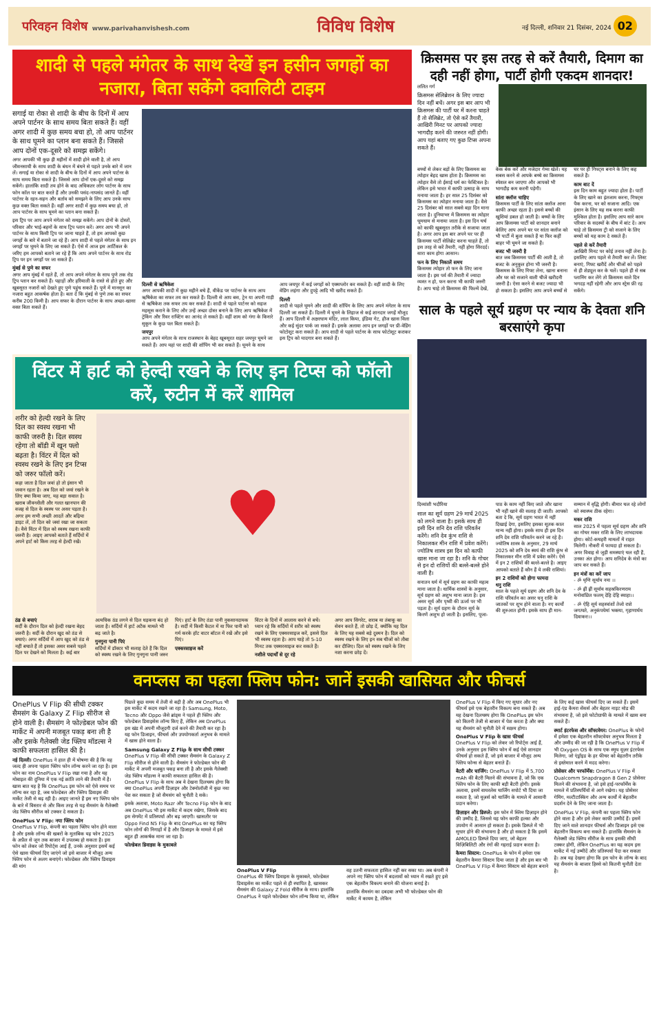परिवहन विशेष www.parivahanvishesh.com विविध विशेष नई दिल्ली, शनिवार 21 दिसंबर, 2024 02
शादी से पहले मंगेतर के साथ देखें इन हसीन जगहों का नजारा, बिता सकेंगे क्वालिटी टाइम
सगाई या रोका से शादी के बीच के दिनों में आप अपने पार्टनर के साथ समय बिता सकते हैं। वहीं अगर शादी में कुछ समय बचा हो, तो आप पार्टनर के साथ घूमने का प्लान बना सकते हैं। जिससे आप दोनों एक-दूसरे को समझ सकेंगे।
अगर आपकी भी कुछ ही महीनों में शादी होने वाली है, तो आप जीवनसाथी के साथ शादी के बंधन में बंधने से पहले उनके बारे में जान लें। सगाई या रोका से शादी के बीच के दिनों में आप अपने पार्टनर के साथ समय बिता सकते हैं। जिससे आप दोनों एक-दूसरे को समझ सकेंगे। हालांकि शादी तय होने के बाद अधिकतर लोग पार्टनर के साथ फोन कॉल पर बात करते हैं और उनकी पसंद-नापसंद जानते हैं। वहीं पार्टनर के रहन-सहन और बर्ताव को समझने के लिए आप उनके साथ कुछ वक्त बिता सकते हैं। वहीं अगर शादी में कुछ समय बचा हो, तो आप पार्टनर के साथ घूमने का प्लान बना सकते हैं।
इस ट्रिप पर आप अपने मंगेतर को समझ सकेंगे। आप दोनों के दोस्तों, परिवार और भाई-बहनों के साथ ट्रिप प्लान करें। अगर आप भी अपने पार्टनर के साथ किसी ट्रिप पर जाना चाहते हैं, तो हम आपको कुछ जगहों के बारे में बताने जा रहे हैं। आप शादी से पहले मंगेतर के साथ इन जगहों पर घूमने के लिए जा सकते हैं। ऐसे में आज इस आर्टिकल के जरिए हम आपको बताने जा रहे हैं कि आप अपने पार्टनर के साथ रोड ट्रिप पर इन जगहों पर जा सकते हैं।
मुंबई से पुणे का सफर
अगर आप मुंबई में रहते हैं, तो आप अपने मंगेतर के साथ पुणे तक रोड ट्रिप प्लान कर सकते हैं। पहाड़ों और हरियाली के रास्ते से होते हुए और खूबसूरत नजारों को देखते हुए पुणे पहुंच सकते हैं। पुणे में मानसून का नजारा बहुत आकर्षक होता है। बता दें कि मुंबई से पुणे तक का सफर करीब 200 किमी है। आप सफर के दौरान पार्टनर के साथ अच्छा-खासा वक्त बिता सकते हैं।
दिल्ली से ऋषिकेश
अगर आपकी शादी में कुछ महीने बचे हैं, वीकेंड पर पार्टनर के साथ आप ऋषिकेश का सफर तय कर सकते हैं। दिल्ली से आप बस, ट्रेन या अपनी गाड़ी से ऋषिकेश तक सफर तय कर सकते हैं। शादी से पहले पार्टनर को सहज महसूस कराने के लिए और उन्हें अच्छा दोस्त बनाने के लिए आप ऋषिकेश में ट्रेकिंग और रिवर राफ्टिंग का आनंद ले सकते हैं। वहीं शाम को गंगा के किनारे सुकून के कुछ पल बिता सकते हैं।
जयपुर
आप अपने मंगेतर के साथ राजस्थान के बेहद खूबसूरत शहर जयपुर घूमने जा सकते हैं। आप यहां पर शादी की शॉपिंग भी कर सकते हैं। घूमने के साथ आप जयपुर में कई जगहों को एक्सप्लोर कर सकते हैं। वहीं शादी के लिए वेडिंग लहंगा और दुपट्टे आदि भी खरीद सकते हैं।
दिल्ली
शादी से पहले घूमने और शादी की शॉपिंग के लिए आप अपने मंगेतर के साथ दिल्ली जा सकते हैं। दिल्ली में घूमने के लिहाज से कई शानदार जगहें मौजूद हैं। आप दिल्ली में अक्षरधाम मंदिर, लाल किया, इंडिया गेट, हौज खास विला और कई सुंदर पार्क जा सकते हैं। इसके अलावा आप इन जगहों पर प्री-वेडिंग फोटोशूट करा सकते हैं। आप शादी से पहले पार्टनर के साथ फोटोशूट कराकर इस ट्रिप को यादगार बना सकते हैं।
विंटर में हार्ट को हेल्दी रखने के लिए इन टिप्स को फॉलो करें, रुटीन में करें शामिल
शरीर को हेल्दी रखने के लिए दिल का स्वस्थ रखना भी काफी जरुरी है। दिल स्वस्थ रहेगा तो बॉडी में खून फ्लो बढ़ता है। विंटर में दिल को स्वस्थ रखने के लिए इन टिप्स को जरुर फॉलो करें।
कहा जाता है दिल जवां हो तो इंसान भी जवान रहता है। अब दिल को जवां रखने के लिए क्या किया जाए, यह बड़ा सवाल है। खराब जीवनशैली और गलत खानपान की वजह से दिल के स्वस्थ पर असर पड़ता है। अगर हम सभी अच्छी आदतें और बढ़िया डाइट लें, तो दिल को जवां रखा जा सकता है। वैसे विंटर में दिल को स्वस्थ रखना काफी जरुरी है। आइए आपको बताते हैं सर्दियों में अपने हार्ट को किस तरह से हेल्दी रखें।
♥
ठंड से बचाएं
सर्दी के दौरान दिल को हेल्दी रखना बेहद जरुरी है। सर्दी के दौरान खुद को ठंड से बचाएं। अगर सर्दियों में आप खुद को ठंड से नहीं बचाते हैं तो इसका असर सबसे पहले दिल पर देखने को मिलता है। कई बार अत्यधिक ठंड लगने से दिल धड़कना बंद हो जाता है। सर्दियों में हार्ट अटैक मामले भी बढ़ जाते है।
गुनगुना पानी पिएं
सर्दियों में डॉक्टर भी सलाह देते हैं कि दिल को स्वस्थ रखने के लिए गुनगुना पानी जरुर पिएं। हार्ट के लिए ठंडा पानी नुकसानदायक है। सर्दी में किसी कैटल में या फिर पानी को गर्म करके हॉट वाटर बॉटल में रखें और इसे पिएं।
एक्सरसाइज करें
विंटर के दिनों में आलास करने से बचें। ध्यान रहे कि सर्दियों में शरीर को स्वस्थ रखने के लिए एक्सरसाइज करें, इससे दिल भी स्वस्थ रहता है। आप चाहे तो 5-10 मिनट तक एक्सरसाइज कर सकते हैं।
नशीले पदार्थों से दूर रहे
अगर आप सिगरेट, शराब या तंबाकू का सेवन करते हैं, तो छोड़ दें, क्योंकि यह दिल के लिए यह सबसे बड़े दुश्मन है। दिल को स्वस्थ रखने के लिए इन सब चीजों को तौबा कर दीजिए। दिल को स्वस्थ रखने के लिए नशा करना छोड़ दें।
क्रिसमस पर इस तरह से करें तैयारी, दिमाग का दही नहीं होगा, पार्टी होगी एकदम शानदार!
ललित गर्ग
क्रिसमस सेलिब्रेशन के लिए ज्यादा दिन नहीं बचें। अगर इस बार आप भी क्रिसमस की पार्टी घर में करना चाहते हैं तो सेलिब्रेट, तो ऐसे करें तैयारी, आखिरी मिनट पर आपको ज्यादा भागदौड़ करने की जरुरत नहीं होगी। आप यहां बताए गए कुछ टिप्स अपना सकते हैं।
बच्चों से लेकर बड़ों के लिए क्रिसमस का त्योहार बेहद खास होता है। क्रिसमस का त्योहार वैसे तो ईसाई धर्म का फेस्टिवल है। लेकिन इसे भारत में काफी उत्साह के साथ मनाया जाता है। हर साल 25 दिसंबर को क्रिसमस का त्योहार मनाया जाता है। वैसे 25 दिसंबर को साल सबसे बड़ा दिन माना जाता है। दुनियाभर में क्रिसमस का त्योहार धूमधाम से मनाया जाता है। इस दिन चर्च को काफी खूबसूरत तरीके से सजाया जाता है। अगर आप इस बार अपने घर पर ही क्रिसमस पार्टी सेलिब्रेट करना चाहते हैं, तो इस तरह से करें तैयारी, नहीं होगा सिरदर्द। सारा काम होगा आसान।
फन के लिए निकालें समय
क्रिसमस त्योहार तो फन के लिए जाना जाता है। इस पर्व की तैयारी में ज्यादा व्यस्त न हो, फन करना भी काफी जरुरी है। आप चाहे तो क्रिसमस की फिल्में देखें, केक बेक करें और मजेदार गेम्स खेलें। यह सबस करने से आपके बच्चे का क्रिसमस स्पेशल बन जाएगा और आपको भी भागदौड़ कम करनी पड़ेगी।
सांता क्लॉज चाहिए
क्रिसमस पार्टी के लिए सांता क्लॉज आना काफी अच्छा रहता है। इससे बच्चों की खुशियां डबल हो जाती है। बच्चों के लिए आप क्रिसमस पार्टी को शानदार बनाने केलिए आप अपने घर पर सांता क्लॉज को भी पार्टी में बुला सकते हैं या फिर कहीं बाहर भी घूमने जा सकते हैं।
बजट भी जरुरी है
बात जब क्रिसमस पार्टी की आती है, तो बजट के अनुकूल होना भी जरुरी है। क्रिसमस के लिए गिफ्ट लेना, खाना बनाना और घर को सजाने वाली चीजें खरीदनी जरुरी है। ऐसा करने से बजट ज्यादा भी हो सकता है। इसलिए आप अपने बच्चों से घर पर ही गिफ्ट्स बनाने के लिए कह सकते हैं।
काम बाट दें
इस दिन काम बहुत ज्यादा होता है। पार्टी के लिए खाने का इंतजाम करना, गिफ्ट्स पैक करना, घर को सजाना आदि। एक इंसान के लिए यह सब करना काफी मुश्किल होता है। इसलिए आप सारे काम परिवार के सदस्यों के बीच में बांट दें। आप चाहे तो क्रिसमस ट्री को सजाने के लिए बच्चों को यह काम दे सकते हैं।
पहले से करें तैयारी
आखिरी मिनट पर कोई तनाव नहीं लेना है। इसलिए आप पहले से तैयारी कर लें। लिस्ट बनाएं, गिफ्ट खरीदें और चीजों को पहले से ही शेड्यूल कर के चलें। पहले ही से सब प्लानिंग कर लेंगे तो क्रिसमस वाले दिन भगदड़ नहीं रहेगी और आप स्ट्रेस फ्री रह सकेंगे।
साल के पहले सूर्य ग्रहण पर न्याय के देवता शनि बरसाएंगे कृपा
दिव्यांशी भदौरिया
साल का सूर्य ग्रहण 29 मार्च 2025 को लगने वाला है। इसके साथ ही इसी दिन शनि देव राशि परिवर्तन करेंगे। शनि देव कुंभ राशि से निकालकर मीन राशि में प्रवेश करेंगे। ज्योतिष शास्त्र इस दिन को काफी खास माना जा रहा है। शनि के गोचर से इन दो राशियों की बल्ले-बल्ले होने वाली है।
सनातन धर्म में सूर्य ग्रहण का काफी महत्व माना जाता है। धार्मिक शास्त्रों के अनुसार, सूर्य ग्रहण को अशुभ माना जाता है। इस असर सूर्य और पृथ्वी की ऊर्जा पर भी पड़ता है। सूर्य ग्रहण के दौरान सूर्य के किरणें अशुभ हो जाती है। इसलिए, पूजा-पाठ के काम नहीं किए जाते और खाना भी नहीं खाने की सलाह दी जाती। आपको बता दे कि, सूर्य ग्रहण भारत में नहीं दिखाई देगा, इसलिए इसका सूतक काल मान्य नहीं होगा। इसके साथ ही इस दिन शनि देव राशि परिवर्तन करने जा रहे है। ज्योतिष शास्त्र के अनुसार, 29 मार्च 2025 को शनि देव स्वयं की राशि कुंभ से निकालकर मीन राशि में प्रवेश करेंगे। ऐसे में इन 2 राशियों की बल्ले-बल्ले है। आइए आपको बताते हैं कौन हैं ये लकी राशियां।
इन 2 राशियों को होगा फायदा
धनु राशि
साल के पहले सूर्य ग्रहण और शनि देव के राशि परिवर्तन का असर धनु राशि के जातकों पर शुभ होने वाला है। नए कार्यों की शुरुआत होगी। इसके साथ ही मान-सम्मान में वृद्धि होगी। बीमार चल रहे लोगों को स्वास्थ्य ठीक रहेगा।
मकर राशि
साल 2025 में पहला सूर्य ग्रहण और शनि का गोचर मकर राशि के लिए लाभदायक होगा। कोर्ट-कचहरी मामलों में राहत मिलेगी। नौकरी में फायदा हो सकता है। अगर विवाह से जुड़ी समस्याएं चल रही हैं, उनका अंत होगा। आप शनिदेव के मंत्रों का जाप कर सकते हैं।
इन मंत्रों का करें जाप
- ॐ घृणि सूर्याय नमः ।।
- ॐ ह्रीं ह्रीं सूर्याय सहस्रकिरणराय मनोवांछित फलम् देहि देहि स्वाहा।।
- ॐ ऐहि सूर्य सहस्त्रांशों तेजो राशे जगत्पते, अनुकंपयेमां भक्त्या, गृहाणार्घय दिवाकरः।।
वनप्लस का पहला फ्लिप फोन: जानें इसकी खासियत और फीचर्स
OnePlus V Flip की सीधी टक्कर सैमसंग के Galaxy Z Flip सीरीज से होने वाली है। सैमसंग ने फोल्डेबल फोन की मार्केट में अपनी मजबूत पकड़ बना ली है और इसके गैलेक्सी जेड फ्लिप मॉडल्स ने काफी सफलता हासिल की है।
नई दिल्ली। OnePlus ने हाल ही में घोषणा की है कि वह जल्द ही अपना पहला फ्लिप फोन लॉन्च करने जा रहा है। इस फोन का नाम OnePlus V Flip रखा गया है और यह मोबाइल की दुनिया में एक नई क्रांति लाने की तैयारी में है। खास बात यह है कि OnePlus इस फोन को ऐसे समय पर लॉन्च कर रहा है, जब फोल्डेबल और फ्लिप डिवाइस की मार्केट तेजी से बढ़ रही है। आइए जानते हैं इस नए फ्लिप फोन के बारे में विस्तार से और किस तरह से यह सैमसंग के गैलेक्सी जेड फ्लिप सीरीज को टक्कर दे सकता है।
OnePlus V Flip: नया फ्लिप फोन
OnePlus V Flip, कंपनी का पहला फ्लिप फोन होने वाला है और इसके लॉन्च की खबरों के मुताबिक यह फोन 2025 के अप्रैल से जून तक बाजार में उपलब्ध हो सकता है। इस फोन को लेकर जो रिपोर्ट्स आई हैं, उनके अनुसार इसमें कई ऐसे खास फीचर्स दिए जाएंगे जो इसे बाजार में मौजूद अन्य फ्लिप फोन से अलग बनाएंगे। फोल्डेबल और फ्लिप डिवाइस की मांग
पिछले कुछ समय में तेजी से बढ़ी है और अब OnePlus भी इस मार्केट में कदम रखने जा रहा है। Samsung, Moto, Tecno और Oppo जैसे ब्रांड्स ने पहले ही फ्लिप और फोल्डेबल डिवाइसेस लॉन्च किए हैं, लेकिन अब OnePlus इस खंड में अपनी मौजूदगी दर्ज करने की तैयारी कर रहा है। यह फोन डिजाइन, फीचर्स और उपयोगकर्ता अनुभव के मामले में खास होने वाला है।
Samsung Galaxy Z Flip के साथ सीधी टक्कर
OnePlus V Flip की सीधी टक्कर सैमसंग के Galaxy Z Flip सीरीज से होने वाली है। सैमसंग ने फोल्डेबल फोन की मार्केट में अपनी मजबूत पकड़ बना ली है और इसके गैलेक्सी जेड फ्लिप मॉडल्स ने काफी सफलता हासिल की है। OnePlus V Flip के साथ अब ये देखना दिलचस्प होगा कि क्या OnePlus अपनी डिज़ाइन और टेक्नोलॉजी में कुछ नया पेश कर सकता है जो सैमसंग को चुनौती दे सके।
इसके अलावा, Moto Razr और Tecno Flip फोन के बाद अब OnePlus भी इस मार्केट में कदम रखेगा, जिसके बाद इस सेगमेंट में प्रतिस्पर्धा और बढ़ जाएगी। खासतौर पर Oppo Find N5 Flip के बाद OnePlus का यह फ्लिप फोन लोगों की निगाहों में है और डिजाइन के मामले में इसे बहुत ही आकर्षक माना जा रहा है।
फोल्डेबल डिवाइस के मुकाबले
OnePlus V Flip
OnePlus की फ्लिप डिवाइस के मुकाबले, फोल्डेबल डिवाइसेस का मार्केट पहले से ही स्थापित है, खासकर सैमसंग की Galaxy Z Fold सीरीज के साथ। हालांकि OnePlus ने पहले फोल्डेबल फोन लॉन्च किया था, लेकिन वह उतनी सफलता हासिल नहीं कर सका था। अब कंपनी ने अपने नए फ्लिप फोन में बदलावों को ध्यान में रखते हुए इसे एक बेहतरीन विकल्प बनाने की योजना बनाई है।
हालांकि सैमसंग का दबदबा अभी भी फोल्डेबल फोन की मार्केट में कायम है, लेकिन
OnePlus V Flip में किए गए सुधार और नए फीचर्स इसे एक बेहतरीन विकल्प बना सकते हैं। अब यह देखना दिलचस्प होगा कि OnePlus इस फोन को कितनी तेजी से बाजार में पेश करता है और क्या यह सैमसंग को चुनौती देने में सक्षम होगा।
OnePlus V Flip के खास फीचर्स
OnePlus V Flip को लेकर जो रिपोर्ट्स आई हैं, उनके अनुसार इस फ्लिप फोन में कई ऐसे शानदार फीचर्स हो सकते हैं, जो इसे बाजार में मौजूद अन्य फ्लिप फोन्स से बेहतर बनाते हैं।
बैटरी और चार्जिंग: OnePlus V Flip में 5,700 mAh की बैटरी मिलने की संभावना है, जो कि एक फ्लिप फोन के लिए काफी बड़ी बैटरी होगी। इसके अलावा, इसमें वायरलेस चार्जिंग सपोर्ट भी दिया जा सकता है, जो यूज़र्स को चार्जिंग के मामले में आसानी प्रदान करेगा।
डिज़ाइन और डिस्प्ले: इस फोन में स्लिम डिज़ाइन होने की उम्मीद है, जिससे यह फोन काफी हल्का और उपयोग में आसान हो सकता है। इसके डिस्प्ले में भी सुधार होने की संभावना है और हो सकता है कि इसमें AMOLED डिस्प्ले दिया जाए, जो बेहतर विज़िबिलिटी और रंगों की गहराई प्रदान करता है।
कैमरा सिस्टम: OnePlus के फोन में हमेशा एक बेहतरीन कैमरा सिस्टम दिया जाता है और इस बार भी OnePlus V Flip में कैमरा सिस्टम को बेहतर बनाने के लिए कई खास फीचर्स दिए जा सकते हैं। इसमें हाई-एंड कैमरा सेंसर्स और बेहतर नाइट मोड की संभावना है, जो इसे फोटोग्राफी के मामले में खास बना सकते हैं।
स्मार्ट इंटरफेस और सॉफ्टवेयर: OnePlus के फोनों में हमेशा एक बेहतरीन सॉफ्टवेयर अनुभव मिलता है और उम्मीद की जा रही है कि OnePlus V Flip में भी Oxygen OS के साथ एक स्मूथ यूज़र इंटरफेस मिलेगा, जो एंड्रॉइड के हर फीचर को बेहतरीन तरीके से इस्तेमाल करने में मदद करेगा।
प्रोसेसर और परफॉर्मेंस: OnePlus V Flip में Qualcomm Snapdragon 8 Gen 2 प्रोसेसर मिलने की संभावना है, जो इसे हाई-परफॉर्मेंस के मामले में प्रतिस्पर्धियों से आगे रखेगा। यह प्रोसेसर गेमिंग, मल्टीटास्किंग और अन्य कार्यों में बेहतरीन प्रदर्शन देने के लिए जाना जाता है।
OnePlus V Flip, कंपनी का पहला फ्लिप फोन होने वाला है और इसे लेकर काफी उम्मीदें हैं। इसमें दिए जाने वाले शानदार फीचर्स और डिजाइन इसे एक बेहतरीन विकल्प बना सकते हैं। हालांकि सैमसंग के गैलेक्सी जेड फ्लिप सीरीज के साथ इसकी सीधी टक्कर होगी, लेकिन OnePlus का यह कदम इस मार्केट में नई उम्मीदें और प्रतिस्पर्धा पैदा कर सकता है। अब यह देखना होगा कि इस फोन के लॉन्च के बाद यह सैमसंग के बाजार हिस्से को कितनी चुनौती देता है।